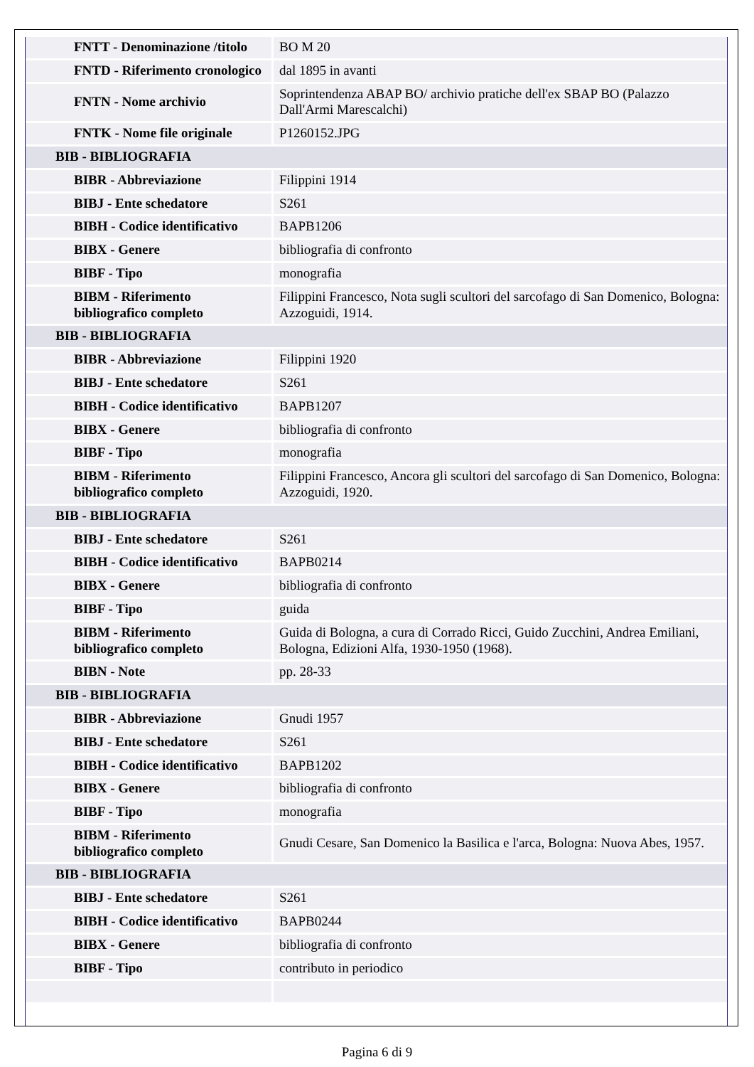| FNTT - Denominazione /titolo | BO M 20 |
| FNTD - Riferimento cronologico | dal 1895 in avanti |
| FNTN - Nome archivio | Soprintendenza ABAP BO/ archivio pratiche dell'ex SBAP BO (Palazzo Dall'Armi Marescalchi) |
| FNTK - Nome file originale | P1260152.JPG |
| BIB - BIBLIOGRAFIA | |
| BIBR - Abbreviazione | Filippini 1914 |
| BIBJ - Ente schedatore | S261 |
| BIBH - Codice identificativo | BAPB1206 |
| BIBX - Genere | bibliografia di confronto |
| BIBF - Tipo | monografia |
| BIBM - Riferimento bibliografico completo | Filippini Francesco, Nota sugli scultori del sarcofago di San Domenico, Bologna: Azzoguidi, 1914. |
| BIB - BIBLIOGRAFIA | |
| BIBR - Abbreviazione | Filippini 1920 |
| BIBJ - Ente schedatore | S261 |
| BIBH - Codice identificativo | BAPB1207 |
| BIBX - Genere | bibliografia di confronto |
| BIBF - Tipo | monografia |
| BIBM - Riferimento bibliografico completo | Filippini Francesco, Ancora gli scultori del sarcofago di San Domenico, Bologna: Azzoguidi, 1920. |
| BIB - BIBLIOGRAFIA | |
| BIBJ - Ente schedatore | S261 |
| BIBH - Codice identificativo | BAPB0214 |
| BIBX - Genere | bibliografia di confronto |
| BIBF - Tipo | guida |
| BIBM - Riferimento bibliografico completo | Guida di Bologna, a cura di Corrado Ricci, Guido Zucchini, Andrea Emiliani, Bologna, Edizioni Alfa, 1930-1950 (1968). |
| BIBN - Note | pp. 28-33 |
| BIB - BIBLIOGRAFIA | |
| BIBR - Abbreviazione | Gnudi 1957 |
| BIBJ - Ente schedatore | S261 |
| BIBH - Codice identificativo | BAPB1202 |
| BIBX - Genere | bibliografia di confronto |
| BIBF - Tipo | monografia |
| BIBM - Riferimento bibliografico completo | Gnudi Cesare, San Domenico la Basilica e l'arca, Bologna: Nuova Abes, 1957. |
| BIB - BIBLIOGRAFIA | |
| BIBJ - Ente schedatore | S261 |
| BIBH - Codice identificativo | BAPB0244 |
| BIBX - Genere | bibliografia di confronto |
| BIBF - Tipo | contributo in periodico |
Pagina 6 di 9